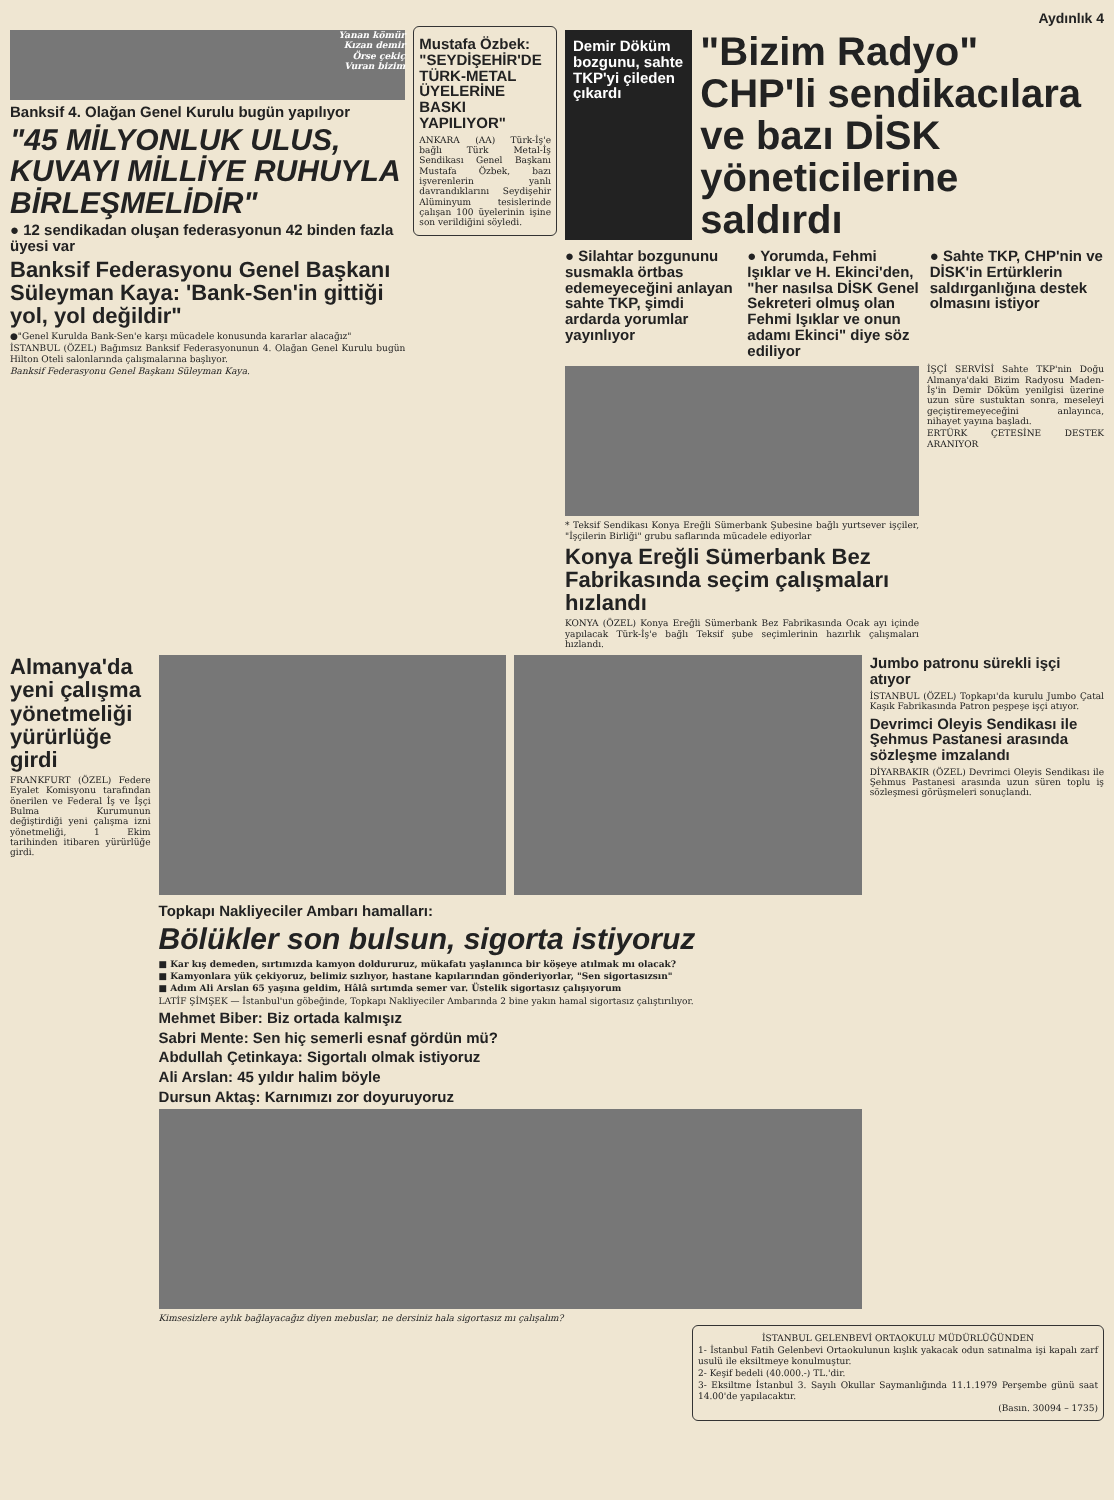Aydınlık 4
Yanan kömür
Kızan demir
Örse çekiç
Vuran bizim
Banksif 4. Olağan Genel Kurulu bugün yapılıyor
"45 MİLYONLUK ULUS, KUVAYI MİLLİYE RUHUYLA BİRLEŞMELİDİR"
● 12 sendikadan oluşan federasyonun 42 binden fazla üyesi var
Banksif Federasyonu Genel Başkanı Süleyman Kaya: 'Bank-Sen'in gittiği yol, yol değildir"
●"Genel Kurulda Bank-Sen'e karşı mücadele konusunda kararlar alacağız"
İSTANBUL (ÖZEL) Bağımsız Banksif Federasyonunun 4. Olağan Genel Kurulu bugün Hilton Oteli salonlarında çalışmalarına başlıyor.
Banksif Federasyonu Genel Başkanı Süleyman Kaya.
Mustafa Özbek: "SEYDİŞEHİR'DE TÜRK-METAL ÜYELERİNE BASKI YAPILIYOR"
ANKARA (AA) Türk-İş'e bağlı Türk Metal-İş Sendikası Genel Başkanı Mustafa Özbek, bazı işverenlerin yanlı davrandıklarını Seydişehir Alüminyum tesislerinde çalışan 100 üyelerinin işine son verildiğini söyledi.
Demir Döküm bozgunu, sahte TKP'yi çileden çıkardı
"Bizim Radyo" CHP'li sendikacılara ve bazı DİSK yöneticilerine saldırdı
● Silahtar bozgununu susmakla örtbas edemeyeceğini anlayan sahte TKP, şimdi ardarda yorumlar yayınlıyor
● Yorumda, Fehmi Işıklar ve H. Ekinci'den, "her nasılsa DİSK Genel Sekreteri olmuş olan Fehmi Işıklar ve onun adamı Ekinci" diye söz ediliyor
● Sahte TKP, CHP'nin ve DİSK'in Ertürklerin saldırganlığına destek olmasını istiyor
* Teksif Sendikası Konya Ereğli Sümerbank Şubesine bağlı yurtsever işçiler, "İşçilerin Birliği" grubu saflarında mücadele ediyorlar
Konya Ereğli Sümerbank Bez Fabrikasında seçim çalışmaları hızlandı
KONYA (ÖZEL) Konya Ereğli Sümerbank Bez Fabrikasında Ocak ayı içinde yapılacak Türk-İş'e bağlı Teksif şube seçimlerinin hazırlık çalışmaları hızlandı.
İŞÇİ SERVİSİ Sahte TKP'nin Doğu Almanya'daki Bizim Radyosu Maden-İş'in Demir Döküm yenilgisi üzerine uzun süre sustuktan sonra, meseleyi geçiştiremeyeceğini anlayınca, nihayet yayına başladı.
ERTÜRK ÇETESİNE DESTEK ARANIYOR
Almanya'da yeni çalışma yönetmeliği yürürlüğe girdi
FRANKFURT (ÖZEL) Federe Eyalet Komisyonu tarafından önerilen ve Federal İş ve İşçi Bulma Kurumunun değiştirdiği yeni çalışma izni yönetmeliği, 1 Ekim tarihinden itibaren yürürlüğe girdi.
Topkapı Nakliyeciler Ambarı hamalları:
Bölükler son bulsun, sigorta istiyoruz
■ Kar kış demeden, sırtımızda kamyon doldururuz, mükafatı yaşlanınca bir köşeye atılmak mı olacak?
■ Kamyonlara yük çekiyoruz, belimiz sızlıyor, hastane kapılarından gönderiyorlar, "Sen sigortasızsın"
■ Adım Ali Arslan 65 yaşına geldim, Hâlâ sırtımda semer var. Üstelik sigortasız çalışıyorum
LATİF ŞİMŞEK — İstanbul'un göbeğinde, Topkapı Nakliyeciler Ambarında 2 bine yakın hamal sigortasız çalıştırılıyor.
Mehmet Biber: Biz ortada kalmışız
Sabri Mente: Sen hiç semerli esnaf gördün mü?
Abdullah Çetinkaya: Sigortalı olmak istiyoruz
Ali Arslan: 45 yıldır halim böyle
Dursun Aktaş: Karnımızı zor doyuruyoruz
Kimsesizlere aylık bağlayacağız diyen mebuslar, ne dersiniz hala sigortasız mı çalışalım?
Jumbo patronu sürekli işçi atıyor
İSTANBUL (ÖZEL) Topkapı'da kurulu Jumbo Çatal Kaşık Fabrikasında Patron peşpeşe işçi atıyor.
Devrimci Oleyis Sendikası ile Şehmus Pastanesi arasında sözleşme imzalandı
DİYARBAKIR (ÖZEL) Devrimci Oleyis Sendikası ile Şehmus Pastanesi arasında uzun süren toplu iş sözleşmesi görüşmeleri sonuçlandı.
İSTANBUL GELENBEVİ ORTAOKULU MÜDÜRLÜĞÜNDEN
1- İstanbul Fatih Gelenbevi Ortaokulunun kışlık yakacak odun satınalma işi kapalı zarf usulü ile eksiltmeye konulmuştur.
2- Keşif bedeli (40.000.-) TL.'dir.
3- Eksiltme İstanbul 3. Sayılı Okullar Saymanlığında 11.1.1979 Perşembe günü saat 14.00'de yapılacaktır.
(Basın. 30094 – 1735)